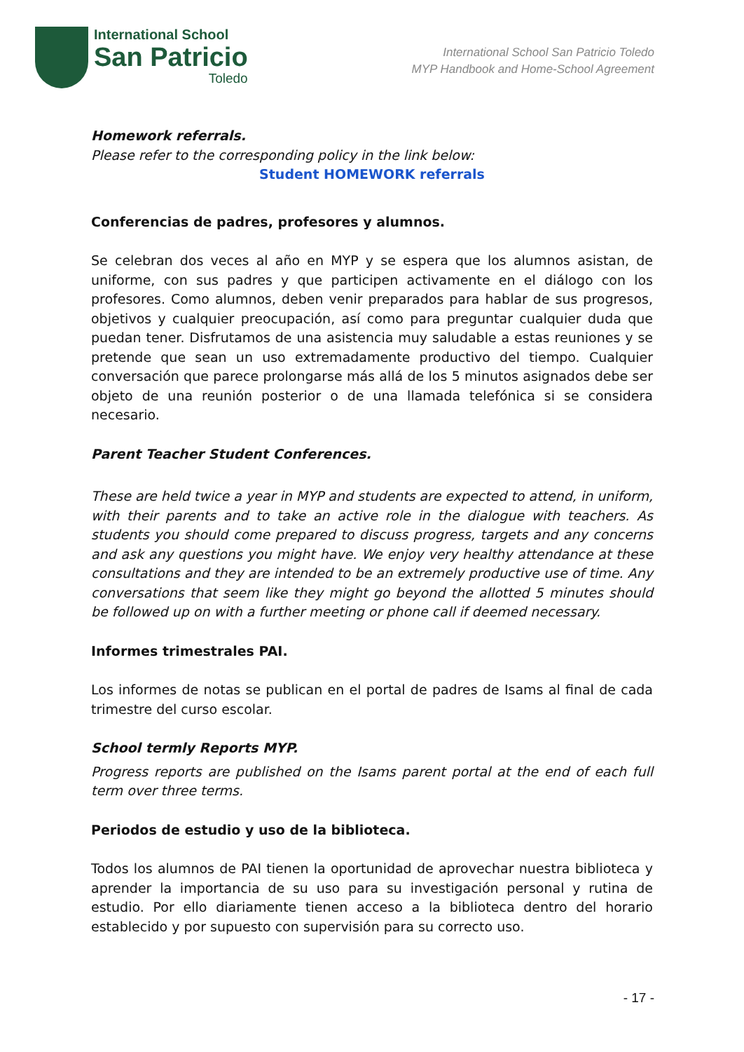International School
San Patricio
Toledo
International School San Patricio Toledo
MYP Handbook and Home-School Agreement
Homework referrals.
Please refer to the corresponding policy in the link below:
Student HOMEWORK referrals
Conferencias de padres, profesores y alumnos.
Se celebran dos veces al año en MYP y se espera que los alumnos asistan, de uniforme, con sus padres y que participen activamente en el diálogo con los profesores. Como alumnos, deben venir preparados para hablar de sus progresos, objetivos y cualquier preocupación, así como para preguntar cualquier duda que puedan tener. Disfrutamos de una asistencia muy saludable a estas reuniones y se pretende que sean un uso extremadamente productivo del tiempo. Cualquier conversación que parece prolongarse más allá de los 5 minutos asignados debe ser objeto de una reunión posterior o de una llamada telefónica si se considera necesario.
Parent Teacher Student Conferences.
These are held twice a year in MYP and students are expected to attend, in uniform, with their parents and to take an active role in the dialogue with teachers. As students you should come prepared to discuss progress, targets and any concerns and ask any questions you might have. We enjoy very healthy attendance at these consultations and they are intended to be an extremely productive use of time. Any conversations that seem like they might go beyond the allotted 5 minutes should be followed up on with a further meeting or phone call if deemed necessary.
Informes trimestrales PAI.
Los informes de notas se publican en el portal de padres de Isams al final de cada trimestre del curso escolar.
School termly Reports MYP.
Progress reports are published on the Isams parent portal at the end of each full term over three terms.
Periodos de estudio y uso de la biblioteca.
Todos los alumnos de PAI tienen la oportunidad de aprovechar nuestra biblioteca y aprender la importancia de su uso para su investigación personal y rutina de estudio. Por ello diariamente tienen acceso a la biblioteca dentro del horario establecido y por supuesto con supervisión para su correcto uso.
- 17 -